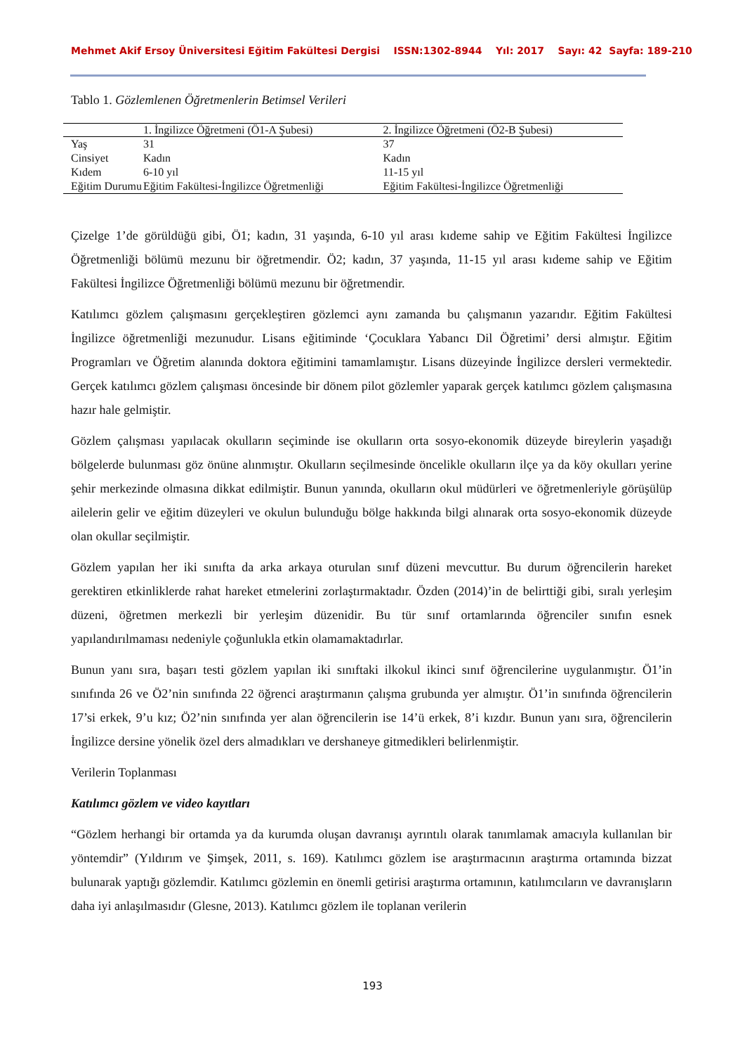Mehmet Akif Ersoy Üniversitesi Eğitim Fakültesi Dergisi ISSN:1302-8944 Yıl: 2017 Sayı: 42 Sayfa: 189-210
Tablo 1. Gözlemlenen Öğretmenlerin Betimsel Verileri
| | 1. İngilizce Öğretmeni (Ö1-A Şubesi) | 2. İngilizce Öğretmeni (Ö2-B Şubesi) |
| --- | --- | --- |
| Yaş | 31 | 37 |
| Cinsiyet | Kadın | Kadın |
| Kıdem | 6-10 yıl | 11-15 yıl |
| Eğitim Durumu | Eğitim Fakültesi-İngilizce Öğretmenliği | Eğitim Fakültesi-İngilizce Öğretmenliği |
Çizelge 1’de görüldüğü gibi, Ö1; kadın, 31 yaşında, 6-10 yıl arası kıdeme sahip ve Eğitim Fakültesi İngilizce Öğretmenliği bölümü mezunu bir öğretmendir. Ö2; kadın, 37 yaşında, 11-15 yıl arası kıdeme sahip ve Eğitim Fakültesi İngilizce Öğretmenliği bölümü mezunu bir öğretmendir.
Katılımcı gözlem çalışmasını gerçekleştiren gözlemci aynı zamanda bu çalışmanın yazarıdır. Eğitim Fakültesi İngilizce öğretmenliği mezunudur. Lisans eğitiminde ‘Çocuklara Yabancı Dil Öğretimi’ dersi almıştır. Eğitim Programları ve Öğretim alanında doktora eğitimini tamamlamıştır. Lisans düzeyinde İngilizce dersleri vermektedir. Gerçek katılımcı gözlem çalışması öncesinde bir dönem pilot gözlemler yaparak gerçek katılımcı gözlem çalışmasına hazır hale gelmiştir.
Gözlem çalışması yapılacak okulların seçiminde ise okulların orta sosyo-ekonomik düzeyde bireylerin yaşadığı bölgelerde bulunması göz önüne alınmıştır. Okulların seçilmesinde öncelikle okulların ilçe ya da köy okulları yerine şehir merkezinde olmasına dikkat edilmiştir. Bunun yanında, okulların okul müdürleri ve öğretmenleriyle görüşülüp ailelerin gelir ve eğitim düzeyleri ve okulun bulunduğu bölge hakkında bilgi alınarak orta sosyo-ekonomik düzeyde olan okullar seçilmiştir.
Gözlem yapılan her iki sınıfta da arka arkaya oturulan sınıf düzeni mevcuttur. Bu durum öğrencilerin hareket gerektiren etkinliklerde rahat hareket etmelerini zorlaştırmaktadır. Özden (2014)’in de belirttiği gibi, sıralı yerleşim düzeni, öğretmen merkezli bir yerleşim düzenidir. Bu tür sınıf ortamlarında öğrenciler sınıfın esnek yapılandırılmaması nedeniyle çoğunlukla etkin olamamaktadırlar.
Bunun yanı sıra, başarı testi gözlem yapılan iki sınıftaki ilkokul ikinci sınıf öğrencilerine uygulanmıştır. Ö1’in sınıfında 26 ve Ö2’nin sınıfında 22 öğrenci araştırmanın çalışma grubunda yer almıştır. Ö1’in sınıfında öğrencilerin 17’si erkek, 9’u kız; Ö2’nin sınıfında yer alan öğrencilerin ise 14’ü erkek, 8’i kızdır. Bunun yanı sıra, öğrencilerin İngilizce dersine yönelik özel ders almadıkları ve dershaneye gitmedikleri belirlenmiştir.
Verilerin Toplanması
Katılımcı gözlem ve video kayıtları
“Gözlem herhangi bir ortamda ya da kurumda oluşan davranışı ayrıntılı olarak tanımlamak amacıyla kullanılan bir yöntemdir” (Yıldırım ve Şimşek, 2011, s. 169). Katılımcı gözlem ise araştırmacının araştırma ortamında bizzat bulunarak yaptığı gözlemdir. Katılımcı gözlemin en önemli getirisi araştırma ortamının, katılımcıların ve davranışların daha iyi anlaşılmasıdır (Glesne, 2013). Katılımcı gözlem ile toplanan verilerin
193